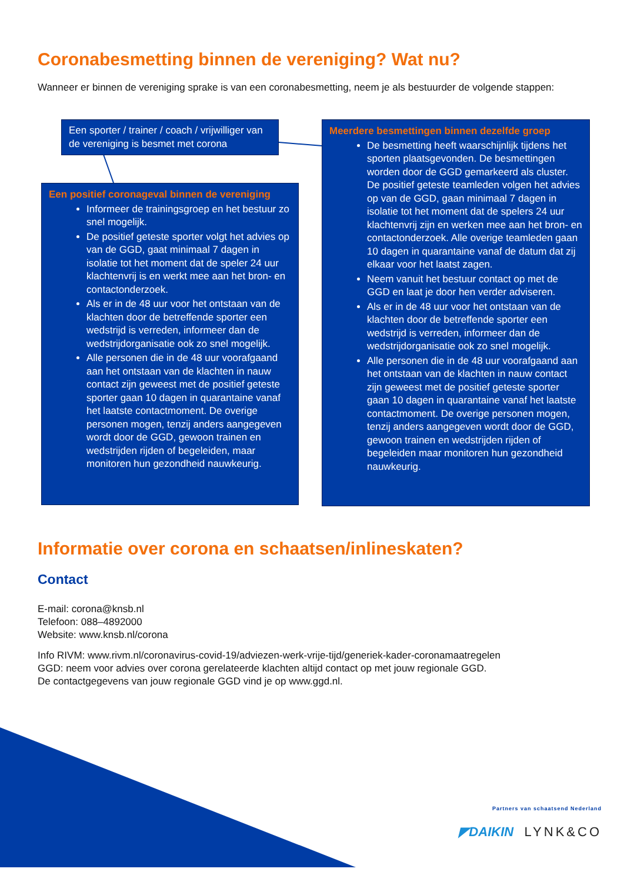Coronabesmetting binnen de vereniging? Wat nu?
Wanneer er binnen de vereniging sprake is van een coronabesmetting, neem je als bestuurder de volgende stappen:
Een sporter / trainer / coach / vrijwilliger van de vereniging is besmet met corona
Een positief coronageval binnen de vereniging
Informeer de trainingsgroep en het bestuur zo snel mogelijk.
De positief geteste sporter volgt het advies op van de GGD, gaat minimaal 7 dagen in isolatie tot het moment dat de speler 24 uur klachtenvrij is en werkt mee aan het bron- en contactonderzoek.
Als er in de 48 uur voor het ontstaan van de klachten door de betreffende sporter een wedstrijd is verreden, informeer dan de wedstrijdorganisatie ook zo snel mogelijk.
Alle personen die in de 48 uur voorafgaand aan het ontstaan van de klachten in nauw contact zijn geweest met de positief geteste sporter gaan 10 dagen in quarantaine vanaf het laatste contactmoment. De overige personen mogen, tenzij anders aangegeven wordt door de GGD, gewoon trainen en wedstrijden rijden of begeleiden, maar monitoren hun gezondheid nauwkeurig.
Meerdere besmettingen binnen dezelfde groep
De besmetting heeft waarschijnlijk tijdens het sporten plaatsgevonden. De besmettingen worden door de GGD gemarkeerd als cluster. De positief geteste teamleden volgen het advies op van de GGD, gaan minimaal 7 dagen in isolatie tot het moment dat de spelers 24 uur klachtenvrij zijn en werken mee aan het bron- en contactonderzoek. Alle overige teamleden gaan 10 dagen in quarantaine vanaf de datum dat zij elkaar voor het laatst zagen.
Neem vanuit het bestuur contact op met de GGD en laat je door hen verder adviseren.
Als er in de 48 uur voor het ontstaan van de klachten door de betreffende sporter een wedstrijd is verreden, informeer dan de wedstrijdorganisatie ook zo snel mogelijk.
Alle personen die in de 48 uur voorafgaand aan het ontstaan van de klachten in nauw contact zijn geweest met de positief geteste sporter gaan 10 dagen in quarantaine vanaf het laatste contactmoment. De overige personen mogen, tenzij anders aangegeven wordt door de GGD, gewoon trainen en wedstrijden rijden of begeleiden maar monitoren hun gezondheid nauwkeurig.
Informatie over corona en schaatsen/inlineskaten?
Contact
E-mail: corona@knsb.nl
Telefoon: 088–4892000
Website: www.knsb.nl/corona
Info RIVM: www.rivm.nl/coronavirus-covid-19/adviezen-werk-vrije-tijd/generiek-kader-coronamaatregelen
GGD: neem voor advies over corona gerelateerde klachten altijd contact op met jouw regionale GGD.
De contactgegevens van jouw regionale GGD vind je op www.ggd.nl.
Partners van schaatsend Nederland
◤DAIKIN LYNK&CO